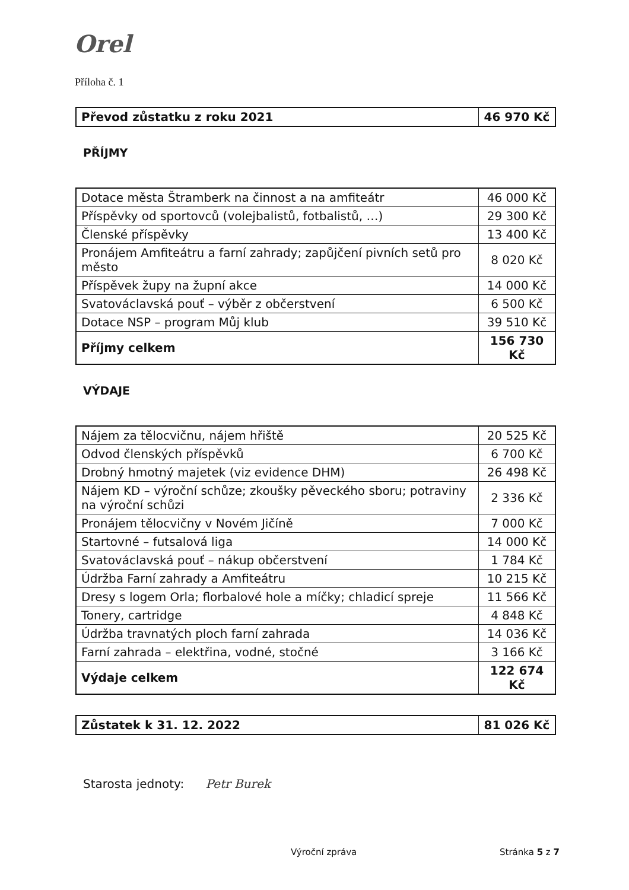Orel
Příloha č. 1
| Převod zůstatku z roku 2021 | 46 970 Kč |
PŘÍJMY
| Dotace města Štramberk na činnost a na amfiteátr | 46 000 Kč |
| Příspěvky od sportovců (volejbalistů, fotbalistů, …) | 29 300 Kč |
| Členské příspěvky | 13 400 Kč |
| Pronájem Amfiteátru a farní zahrady; zapůjčení pivních setů pro město | 8 020 Kč |
| Příspěvek župy na župní akce | 14 000 Kč |
| Svatováclavská pouť – výběr z občerstvení | 6 500 Kč |
| Dotace NSP – program Můj klub | 39 510 Kč |
| Příjmy celkem | 156 730 Kč |
VÝDAJE
| Nájem za tělocvičnu, nájem hřiště | 20 525 Kč |
| Odvod členských příspěvků | 6 700 Kč |
| Drobný hmotný majetek (viz evidence DHM) | 26 498 Kč |
| Nájem KD – výroční schůze; zkoušky pěveckého sboru; potraviny na výroční schůzi | 2 336 Kč |
| Pronájem tělocvičny v Novém Jičíně | 7 000 Kč |
| Startovné – futsalová liga | 14 000 Kč |
| Svatováclavská pouť – nákup občerstvení | 1 784 Kč |
| Údržba Farní zahrady a Amfiteátru | 10 215 Kč |
| Dresy s logem Orla; florbalové hole a míčky; chladicí spreje | 11 566 Kč |
| Tonery, cartridge | 4 848 Kč |
| Údržba travnatých ploch farní zahrada | 14 036 Kč |
| Farní zahrada – elektřina, vodné, stočné | 3 166 Kč |
| Výdaje celkem | 122 674 Kč |
| Zůstatek k 31. 12. 2022 | 81 026 Kč |
Starosta jednoty: Petr Burek
Výroční zpráva Stránka 5 z 7